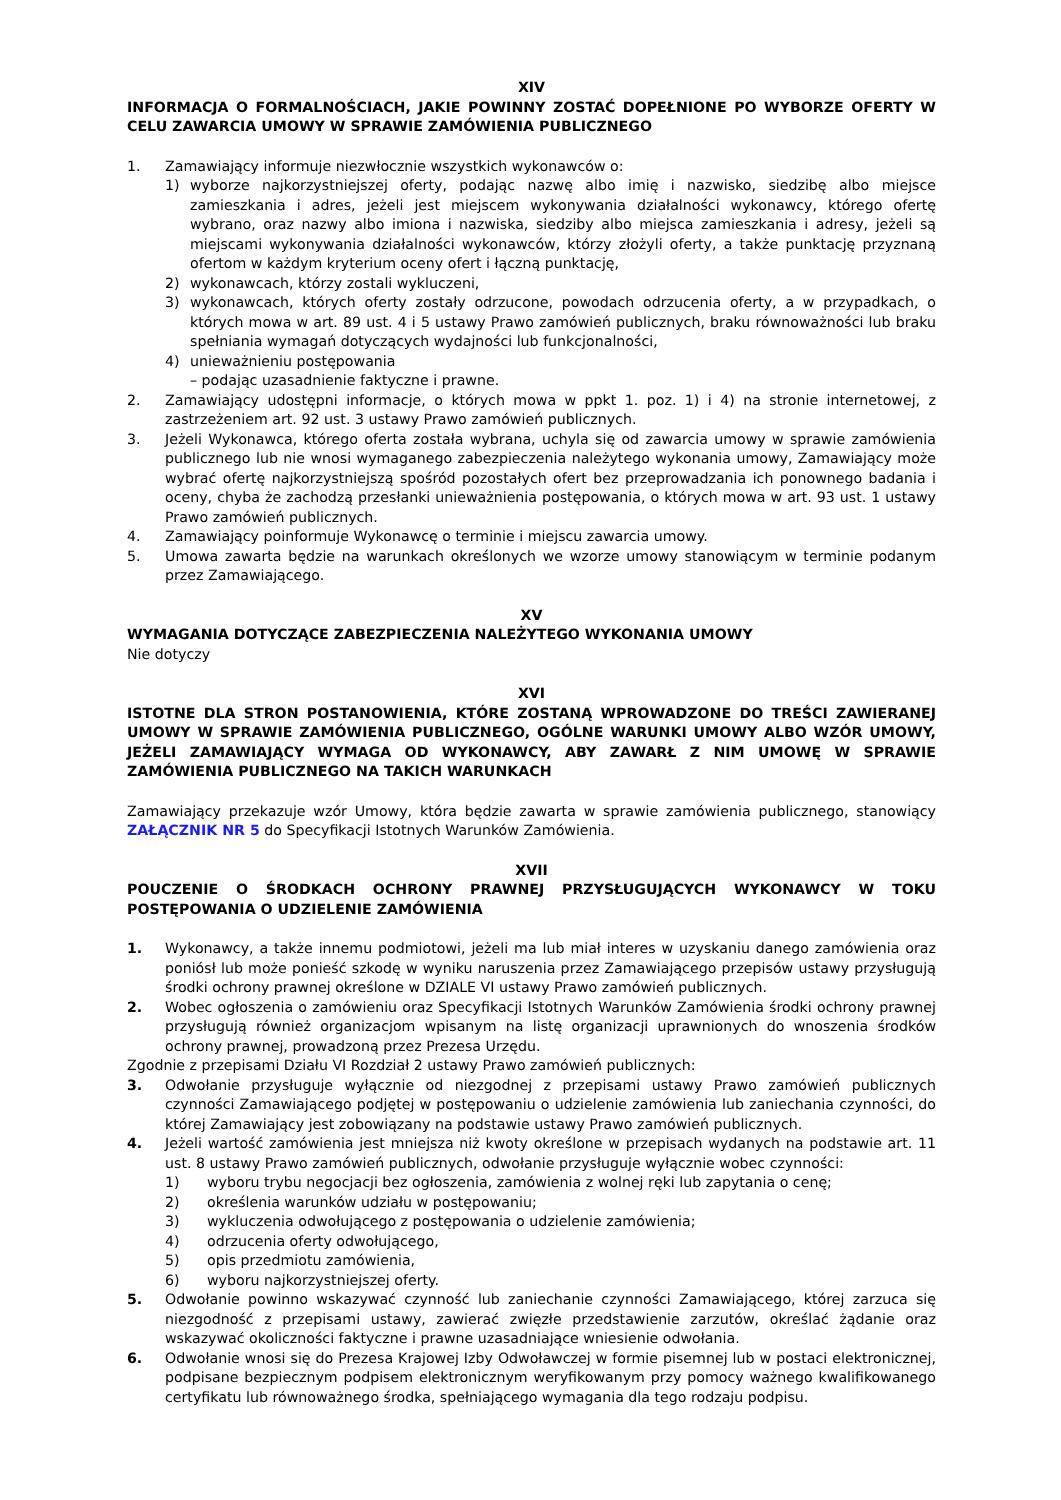XIV
INFORMACJA O FORMALNOŚCIACH, JAKIE POWINNY ZOSTAĆ DOPEŁNIONE PO WYBORZE OFERTY W CELU ZAWARCIA UMOWY W SPRAWIE ZAMÓWIENIA PUBLICZNEGO
1. Zamawiający informuje niezwłocznie wszystkich wykonawców o:
1) wyborze najkorzystniejszej oferty, podając nazwę albo imię i nazwisko, siedzibę albo miejsce zamieszkania i adres, jeżeli jest miejscem wykonywania działalności wykonawcy, którego ofertę wybrano, oraz nazwy albo imiona i nazwiska, siedziby albo miejsca zamieszkania i adresy, jeżeli są miejscami wykonywania działalności wykonawców, którzy złożyli oferty, a także punktację przyznaną ofertom w każdym kryterium oceny ofert i łączną punktację,
2) wykonawcach, którzy zostali wykluczeni,
3) wykonawcach, których oferty zostały odrzucone, powodach odrzucenia oferty, a w przypadkach, o których mowa w art. 89 ust. 4 i 5 ustawy Prawo zamówień publicznych, braku równoważności lub braku spełniania wymagań dotyczących wydajności lub funkcjonalności,
4) unieważnieniu postępowania
– podając uzasadnienie faktyczne i prawne.
2. Zamawiający udostępni informacje, o których mowa w ppkt 1. poz. 1) i 4) na stronie internetowej, z zastrzeżeniem art. 92 ust. 3 ustawy Prawo zamówień publicznych.
3. Jeżeli Wykonawca, którego oferta została wybrana, uchyla się od zawarcia umowy w sprawie zamówienia publicznego lub nie wnosi wymaganego zabezpieczenia należytego wykonania umowy, Zamawiający może wybrać ofertę najkorzystniejszą spośród pozostałych ofert bez przeprowadzania ich ponownego badania i oceny, chyba że zachodzą przesłanki unieważnienia postępowania, o których mowa w art. 93 ust. 1 ustawy Prawo zamówień publicznych.
4. Zamawiający poinformuje Wykonawcę o terminie i miejscu zawarcia umowy.
5. Umowa zawarta będzie na warunkach określonych we wzorze umowy stanowiącym w terminie podanym przez Zamawiającego.
XV
WYMAGANIA DOTYCZĄCE ZABEZPIECZENIA NALEŻYTEGO WYKONANIA UMOWY
Nie dotyczy
XVI
ISTOTNE DLA STRON POSTANOWIENIA, KTÓRE ZOSTANĄ WPROWADZONE DO TREŚCI ZAWIERANEJ UMOWY W SPRAWIE ZAMÓWIENIA PUBLICZNEGO, OGÓLNE WARUNKI UMOWY ALBO WZÓR UMOWY, JEŻELI ZAMAWIAJĄCY WYMAGA OD WYKONAWCY, ABY ZAWARŁ Z NIM UMOWĘ W SPRAWIE ZAMÓWIENIA PUBLICZNEGO NA TAKICH WARUNKACH
Zamawiający przekazuje wzór Umowy, która będzie zawarta w sprawie zamówienia publicznego, stanowiący ZAŁĄCZNIK NR 5 do Specyfikacji Istotnych Warunków Zamówienia.
XVII
POUCZENIE O ŚRODKACH OCHRONY PRAWNEJ PRZYSŁUGUJĄCYCH WYKONAWCY W TOKU POSTĘPOWANIA O UDZIELENIE ZAMÓWIENIA
1. Wykonawcy, a także innemu podmiotowi, jeżeli ma lub miał interes w uzyskaniu danego zamówienia oraz poniósł lub może ponieść szkodę w wyniku naruszenia przez Zamawiającego przepisów ustawy przysługują środki ochrony prawnej określone w DZIALE VI ustawy Prawo zamówień publicznych.
2. Wobec ogłoszenia o zamówieniu oraz Specyfikacji Istotnych Warunków Zamówienia środki ochrony prawnej przysługują również organizacjom wpisanym na listę organizacji uprawnionych do wnoszenia środków ochrony prawnej, prowadzoną przez Prezesa Urzędu.
Zgodnie z przepisami Działu VI Rozdział 2 ustawy Prawo zamówień publicznych:
3. Odwołanie przysługuje wyłącznie od niezgodnej z przepisami ustawy Prawo zamówień publicznych czynności Zamawiającego podjętej w postępowaniu o udzielenie zamówienia lub zaniechania czynności, do której Zamawiający jest zobowiązany na podstawie ustawy Prawo zamówień publicznych.
4. Jeżeli wartość zamówienia jest mniejsza niż kwoty określone w przepisach wydanych na podstawie art. 11 ust. 8 ustawy Prawo zamówień publicznych, odwołanie przysługuje wyłącznie wobec czynności:
1) wyboru trybu negocjacji bez ogłoszenia, zamówienia z wolnej ręki lub zapytania o cenę;
2) określenia warunków udziału w postępowaniu;
3) wykluczenia odwołującego z postępowania o udzielenie zamówienia;
4) odrzucenia oferty odwołującego,
5) opis przedmiotu zamówienia,
6) wyboru najkorzystniejszej oferty.
5. Odwołanie powinno wskazywać czynność lub zaniechanie czynności Zamawiającego, której zarzuca się niezgodność z przepisami ustawy, zawierać zwięzłe przedstawienie zarzutów, określać żądanie oraz wskazywać okoliczności faktyczne i prawne uzasadniające wniesienie odwołania.
6. Odwołanie wnosi się do Prezesa Krajowej Izby Odwoławczej w formie pisemnej lub w postaci elektronicznej, podpisane bezpiecznym podpisem elektronicznym weryfikowanym przy pomocy ważnego kwalifikowanego certyfikatu lub równoważnego środka, spełniającego wymagania dla tego rodzaju podpisu.